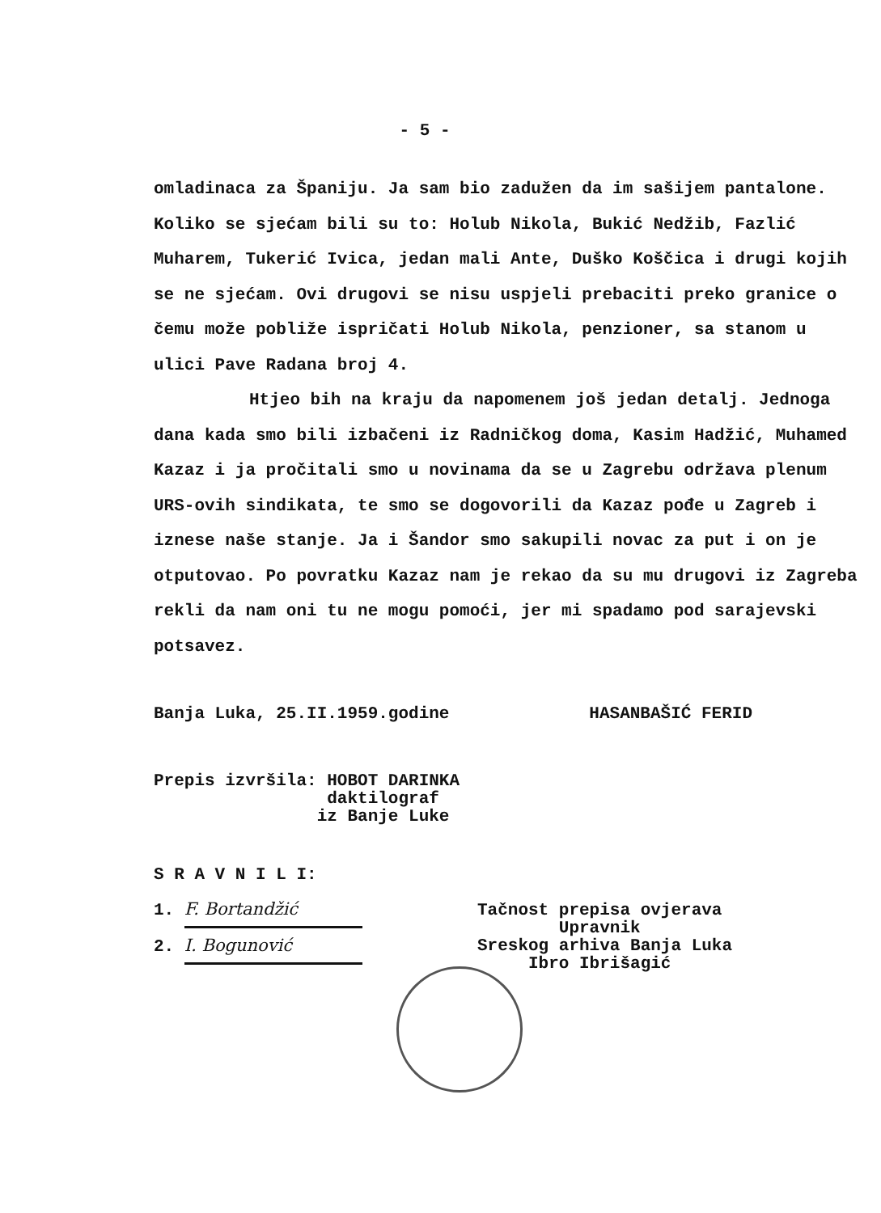- 5 -
omladinaca za Španiju. Ja sam bio zadužen da im sašijem pantalone. Koliko se sjećam bili su to: Holub Nikola, Bukić Nedžib, Fazlić Muharem, Tukerić Ivica, jedan mali Ante, Duško Koščica i drugi kojih se ne sjećam. Ovi drugovi se nisu uspjeli prebaciti preko granice o čemu može pobliže ispričati Holub Nikola, penzioner, sa stanom u ulici Pave Radana broj 4.
Htjeo bih na kraju da napomenem još jedan detalj. Jednoga dana kada smo bili izbačeni iz Radničkog doma, Kasim Hadžić, Muhamed Kazaz i ja pročitali smo u novinama da se u Zagrebu održava plenum URS-ovih sindikata, te smo se dogovorili da Kazaz pođe u Zagreb i iznese naše stanje. Ja i Šandor smo sakupili novac za put i on je otputovao. Po povratku Kazaz nam je rekao da su mu drugovi iz Zagreba rekli da nam oni tu ne mogu pomoći, jer mi spadamo pod sarajevski potsavez.
Banja Luka, 25.II.1959.godine HASANBAŠIĆ FERID
Prepis izvršila: HOBOT DARINKA
daktilograf
iz Banje Luke
S R A V N I L I:
1. F. Bortandžić
2. I. Bogunović
Tačnost prepisa ovjerava
Upravnik
Sreskog arhiva Banja Luka
Ibro Ibrišagić